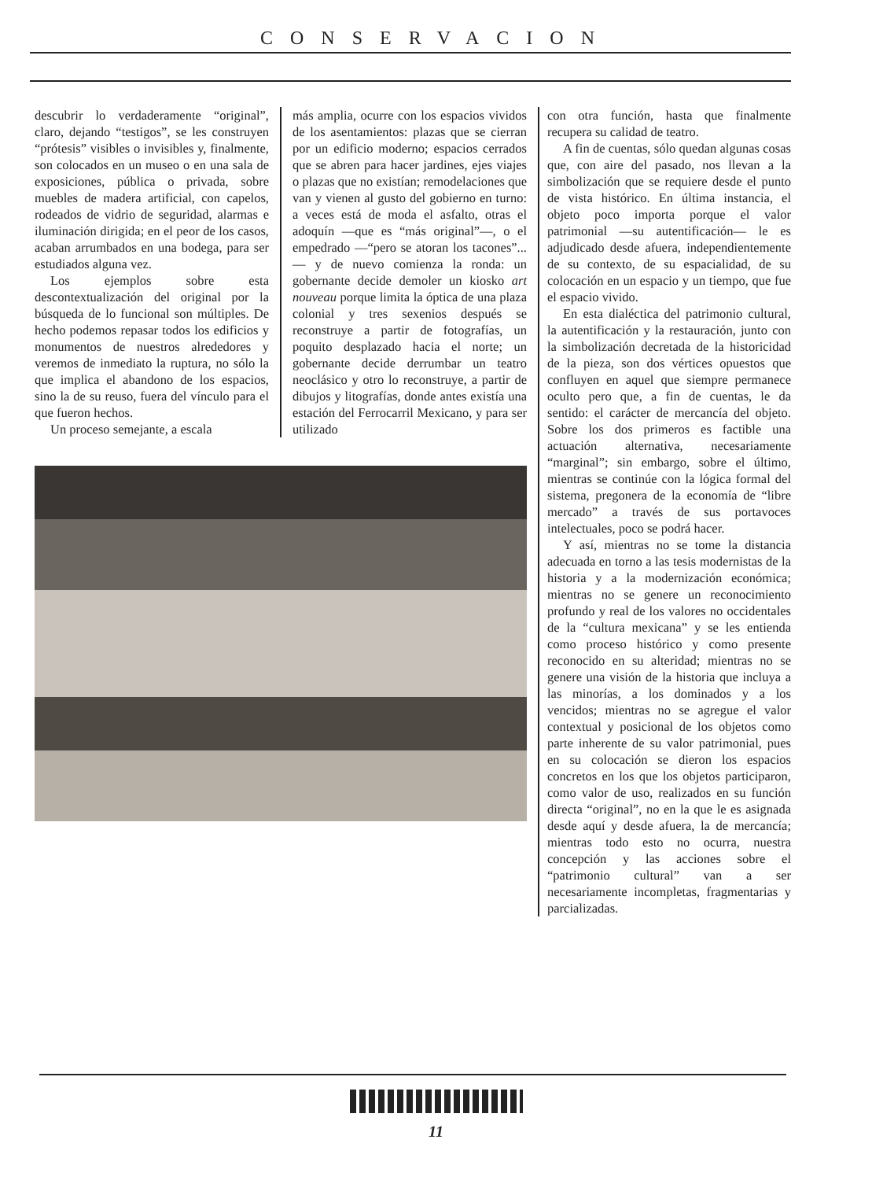CONSERVACION
descubrir lo verdaderamente “original”, claro, dejando “testigos”, se les construyen “prótesis” visibles o invisibles y, finalmente, son colocados en un museo o en una sala de exposiciones, pública o privada, sobre muebles de madera artificial, con capelos, rodeados de vidrio de seguridad, alarmas e iluminación dirigida; en el peor de los casos, acaban arrumbados en una bodega, para ser estudiados alguna vez.
Los ejemplos sobre esta descontextualización del original por la búsqueda de lo funcional son múltiples. De hecho podemos repasar todos los edificios y monumentos de nuestros alrededores y veremos de inmediato la ruptura, no sólo la que implica el abandono de los espacios, sino la de su reuso, fuera del vínculo para el que fueron hechos.
Un proceso semejante, a escala
más amplia, ocurre con los espacios vividos de los asentamientos: plazas que se cierran por un edificio moderno; espacios cerrados que se abren para hacer jardines, ejes viajes o plazas que no existían; remodelaciones que van y vienen al gusto del gobierno en turno: a veces está de moda el asfalto, otras el adoquín —que es “más original”—, o el empedrado —“pero se atoran los tacones”...— y de nuevo comienza la ronda: un gobernante decide demoler un kiosko art nouveau porque limita la óptica de una plaza colonial y tres sexenios después se reconstruye a partir de fotografías, un poquito desplazado hacia el norte; un gobernante decide derrumbar un teatro neoclásico y otro lo reconstruye, a partir de dibujos y litografías, donde antes existía una estación del Ferrocarril Mexicano, y para ser utilizado
con otra función, hasta que finalmente recupera su calidad de teatro.
A fin de cuentas, sólo quedan algunas cosas que, con aire del pasado, nos llevan a la simbolización que se requiere desde el punto de vista histórico. En última instancia, el objeto poco importa porque el valor patrimonial —su autentificación— le es adjudicado desde afuera, independientemente de su contexto, de su espacialidad, de su colocación en un espacio y un tiempo, que fue el espacio vivido.
En esta dialéctica del patrimonio cultural, la autentificación y la restauración, junto con la simbolización decretada de la historicidad de la pieza, son dos vértices opuestos que confluyen en aquel que siempre permanece oculto pero que, a fin de cuentas, le da sentido: el carácter de mercancía del objeto. Sobre los dos primeros es factible una actuación alternativa, necesariamente “marginal”; sin embargo, sobre el último, mientras se continúe con la lógica formal del sistema, pregonera de la economía de “libre mercado” a través de sus portavoces intelectuales, poco se podrá hacer.
Y así, mientras no se tome la distancia adecuada en torno a las tesis modernistas de la historia y a la modernización económica; mientras no se genere un reconocimiento profundo y real de los valores no occidentales de la “cultura mexicana” y se les entienda como proceso histórico y como presente reconocido en su alteridad; mientras no se genere una visión de la historia que incluya a las minorías, a los dominados y a los vencidos; mientras no se agregue el valor contextual y posicional de los objetos como parte inherente de su valor patrimonial, pues en su colocación se dieron los espacios concretos en los que los objetos participaron, como valor de uso, realizados en su función directa “original”, no en la que le es asignada desde aquí y desde afuera, la de mercancía; mientras todo esto no ocurra, nuestra concepción y las acciones sobre el “patrimonio cultural” van a ser necesariamente incompletas, fragmentarias y parcializadas.
11